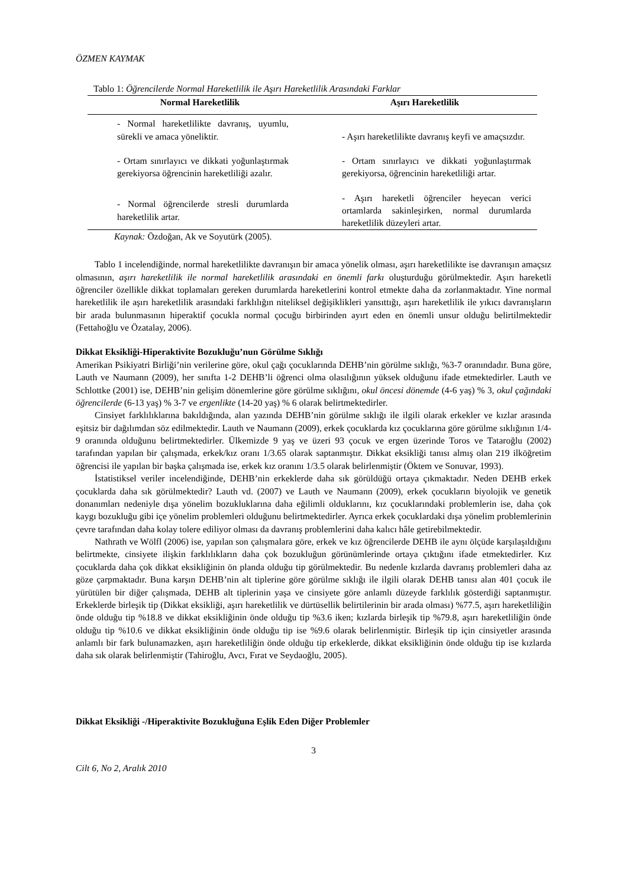ÖZMEN KAYMAK
Tablo 1: Öğrencilerde Normal Hareketlilik ile Aşırı Hareketlilik Arasındaki Farklar
| Normal Hareketlilik | Aşırı Hareketlilik |
| --- | --- |
| - Normal hareketlilikte davranış, uyumlu, sürekli ve amaca yöneliktir. | - Aşırı hareketlilikte davranış keyfi ve amaçsızdır. |
| - Ortam sınırlayıcı ve dikkati yoğunlaştırmak gerekiyorsa öğrencinin hareketliliği azalır. | - Ortam sınırlayıcı ve dikkati yoğunlaştırmak gerekiyorsa, öğrencinin hareketliliği artar. |
| - Normal öğrencilerde stresli durumlarda hareketlilik artar. | - Aşırı hareketli öğrenciler heyecan verici ortamlarda sakinleşirken, normal durumlarda hareketlilik düzeyleri artar. |
Kaynak: Özdoğan, Ak ve Soyutürk (2005).
Tablo 1 incelendiğinde, normal hareketlilikte davranışın bir amaca yönelik olması, aşırı hareketlilikte ise davranışın amaçsız olmasının, aşırı hareketlilik ile normal hareketlilik arasındaki en önemli farkı oluşturduğu görülmektedir. Aşırı hareketli öğrenciler özellikle dikkat toplamaları gereken durumlarda hareketlerini kontrol etmekte daha da zorlanmaktadır. Yine normal hareketlilik ile aşırı hareketlilik arasındaki farklılığın niteliksel değişiklikleri yansıttığı, aşırı hareketlilik ile yıkıcı davranışların bir arada bulunmasının hiperaktif çocukla normal çocuğu birbirinden ayırt eden en önemli unsur olduğu belirtilmektedir (Fettahoğlu ve Özatalay, 2006).
Dikkat Eksikliği-Hiperaktivite Bozukluğu’nun Görülme Sıklığı
Amerikan Psikiyatri Birliği’nin verilerine göre, okul çağı çocuklarında DEHB’nin görülme sıklığı, %3-7 oranındadır. Buna göre, Lauth ve Naumann (2009), her sınıfta 1-2 DEHB’li öğrenci olma olasılığının yüksek olduğunu ifade etmektedirler. Lauth ve Schlottke (2001) ise, DEHB’nin gelişim dönemlerine göre görülme sıklığını, okul öncesi dönemde (4-6 yaş) % 3, okul çağındaki öğrencilerde (6-13 yaş) % 3-7 ve ergenlikte (14-20 yaş) % 6 olarak belirtmektedirler.
Cinsiyet farklılıklarına bakıldığında, alan yazında DEHB’nin görülme sıklığı ile ilgili olarak erkekler ve kızlar arasında eşitsiz bir dağılımdan söz edilmektedir. Lauth ve Naumann (2009), erkek çocuklarda kız çocuklarına göre görülme sıklığının 1/4-9 oranında olduğunu belirtmektedirler. Ülkemizde 9 yaş ve üzeri 93 çocuk ve ergen üzerinde Toros ve Tataroğlu (2002) tarafından yapılan bir çalışmada, erkek/kız oranı 1/3.65 olarak saptanmıştır. Dikkat eksikliği tanısı almış olan 219 ilköğretim öğrencisi ile yapılan bir başka çalışmada ise, erkek kız oranını 1/3.5 olarak belirlenmiştir (Öktem ve Sonuvar, 1993).
İstatistiksel veriler incelendiğinde, DEHB’nin erkeklerde daha sık görüldüğü ortaya çıkmaktadır. Neden DEHB erkek çocuklarda daha sık görülmektedir? Lauth vd. (2007) ve Lauth ve Naumann (2009), erkek çocukların biyolojik ve genetik donanımları nedeniyle dışa yönelim bozukluklarına daha eğilimli olduklarını, kız çocuklarındaki problemlerin ise, daha çok kaygı bozukluğu gibi içe yönelim problemleri olduğunu belirtmektedirler. Ayrıca erkek çocuklardaki dışa yönelim problemlerinin çevre tarafından daha kolay tolere ediliyor olması da davranış problemlerini daha kalıcı hâle getirebilmektedir.
Nathrath ve Wölfl (2006) ise, yapılan son çalışmalara göre, erkek ve kız öğrencilerde DEHB ile aynı ölçüde karşılaşıldığını belirtmekte, cinsiyete ilişkin farklılıkların daha çok bozukluğun görünümlerinde ortaya çıktığını ifade etmektedirler. Kız çocuklarda daha çok dikkat eksikliğinin ön planda olduğu tip görülmektedir. Bu nedenle kızlarda davranış problemleri daha az göze çarpmaktadır. Buna karşın DEHB’nin alt tiplerine göre görülme sıklığı ile ilgili olarak DEHB tanısı alan 401 çocuk ile yürütülen bir diğer çalışmada, DEHB alt tiplerinin yaşa ve cinsiyete göre anlamlı düzeyde farklılık gösterdiği saptanmıştır. Erkeklerde birleşik tip (Dikkat eksikliği, aşırı hareketlilik ve dürtüsellik belirtilerinin bir arada olması) %77.5, aşırı hareketliliğin önde olduğu tip %18.8 ve dikkat eksikliğinin önde olduğu tip %3.6 iken; kızlarda birleşik tip %79.8, aşırı hareketliliğin önde olduğu tip %10.6 ve dikkat eksikliğinin önde olduğu tip ise %9.6 olarak belirlenmiştir. Birleşik tip için cinsiyetler arasında anlamlı bir fark bulunamazken, aşırı hareketliliğin önde olduğu tip erkeklerde, dikkat eksikliğinin önde olduğu tip ise kızlarda daha sık olarak belirlenmiştir (Tahiroğlu, Avcı, Fırat ve Seydaoğlu, 2005).
Dikkat Eksikliği -/Hiperaktivite Bozukluğuna Eşlik Eden Diğer Problemler
3
Cilt 6, No 2, Aralık 2010